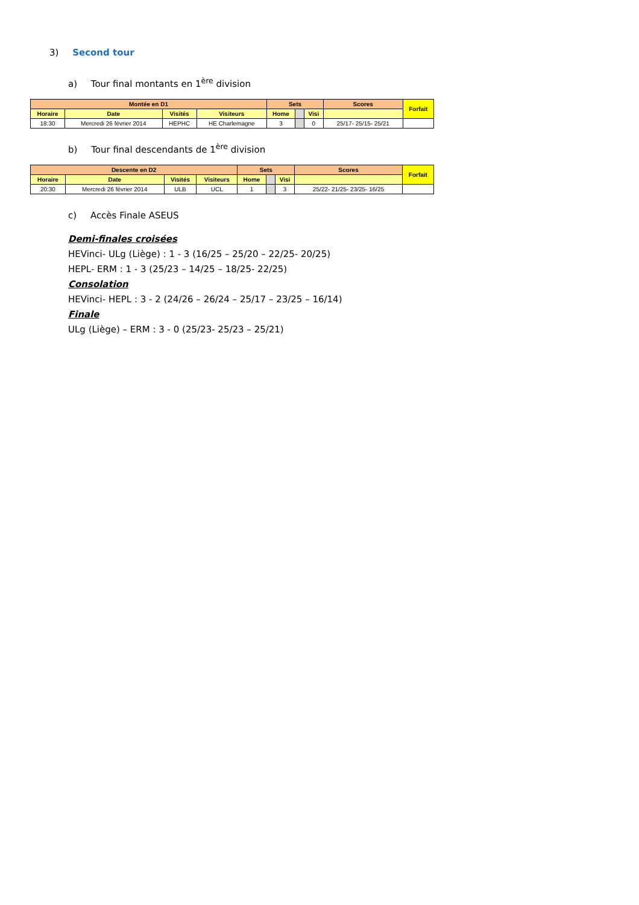3) Second tour
a) Tour final montants en 1<sup>ère</sup> division
| Montée en D1 | | | | Sets | | | Scores | Forfait |
| --- | --- | --- | --- | --- | --- | --- | --- | --- |
| Horaire | Date | Visités | Visiteurs | Home | | Visi | | |
| 18:30 | Mercredi 26 février 2014 | HEPHC | HE Charlemagne | 3 | | 0 | 25/17- 25/15- 25/21 | |
b) Tour final descendants de 1<sup>ère</sup> division
| Descente en D2 | | | | Sets | | | Scores | Forfait |
| --- | --- | --- | --- | --- | --- | --- | --- | --- |
| Horaire | Date | Visités | Visiteurs | Home | | Visi | | |
| 20:30 | Mercredi 26 février 2014 | ULB | UCL | 1 | | 3 | 25/22- 21/25- 23/25- 16/25 | |
c) Accès Finale ASEUS
Demi-finales croisées
HEVinci- ULg (Liège) : 1 - 3 (16/25 – 25/20 – 22/25- 20/25)
HEPL- ERM : 1 - 3 (25/23 – 14/25 – 18/25- 22/25)
Consolation
HEVinci- HEPL : 3 - 2 (24/26 – 26/24 – 25/17 – 23/25 – 16/14)
Finale
ULg (Liège) – ERM : 3 - 0 (25/23- 25/23 – 25/21)